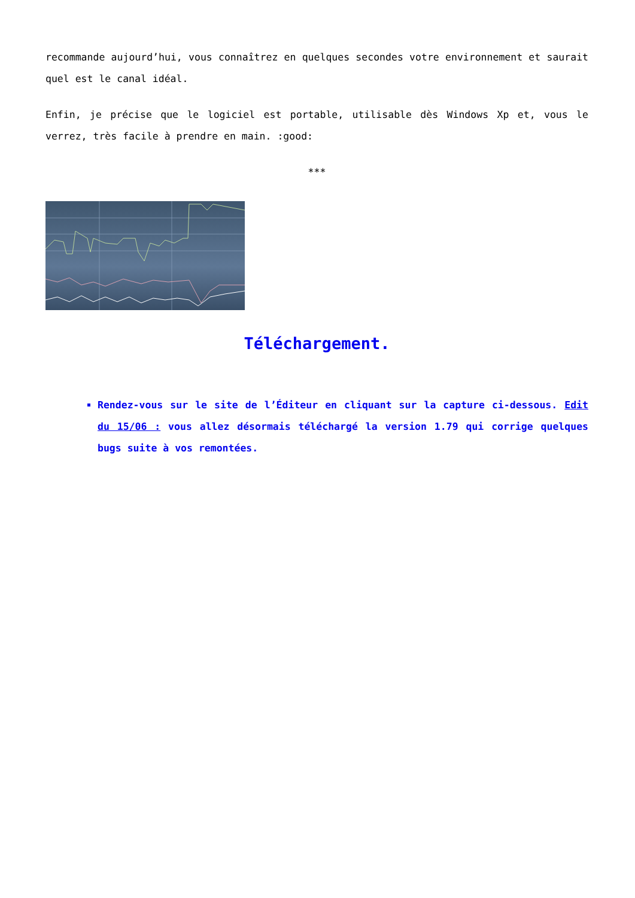recommande aujourd’hui, vous connaîtrez en quelques secondes votre environnement et saurait quel est le canal idéal.
Enfin, je précise que le logiciel est portable, utilisable dès Windows Xp et, vous le verrez, très facile à prendre en main. :good:
***
Téléchargement.
Rendez-vous sur le site de l’Éditeur en cliquant sur la capture ci-dessous. Edit du 15/06 : vous allez désormais téléchargé la version 1.79 qui corrige quelques bugs suite à vos remontées.